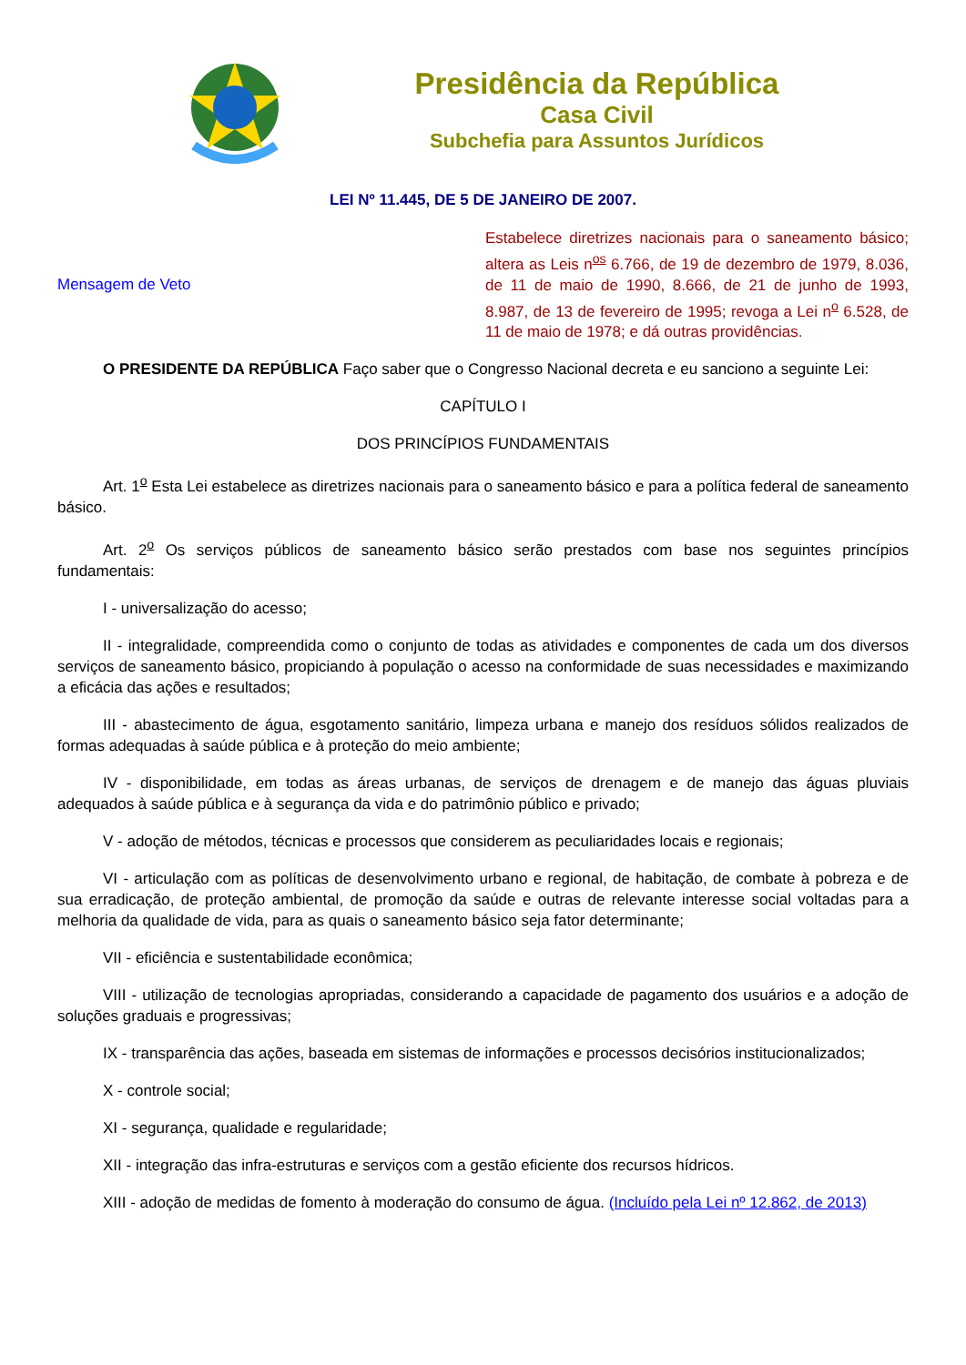Presidência da República
Casa Civil
Subchefia para Assuntos Jurídicos
LEI Nº 11.445, DE 5 DE JANEIRO DE 2007.
Mensagem de Veto
Estabelece diretrizes nacionais para o saneamento básico; altera as Leis n<sup>os</sup> 6.766, de 19 de dezembro de 1979, 8.036, de 11 de maio de 1990, 8.666, de 21 de junho de 1993, 8.987, de 13 de fevereiro de 1995; revoga a Lei n<sup>o</sup> 6.528, de 11 de maio de 1978; e dá outras providências.
O PRESIDENTE DA REPÚBLICA Faço saber que o Congresso Nacional decreta e eu sanciono a seguinte Lei:
CAPÍTULO I
DOS PRINCÍPIOS FUNDAMENTAIS
Art. 1<sup>o</sup> Esta Lei estabelece as diretrizes nacionais para o saneamento básico e para a política federal de saneamento básico.
Art. 2<sup>o</sup> Os serviços públicos de saneamento básico serão prestados com base nos seguintes princípios fundamentais:
I - universalização do acesso;
II - integralidade, compreendida como o conjunto de todas as atividades e componentes de cada um dos diversos serviços de saneamento básico, propiciando à população o acesso na conformidade de suas necessidades e maximizando a eficácia das ações e resultados;
III - abastecimento de água, esgotamento sanitário, limpeza urbana e manejo dos resíduos sólidos realizados de formas adequadas à saúde pública e à proteção do meio ambiente;
IV - disponibilidade, em todas as áreas urbanas, de serviços de drenagem e de manejo das águas pluviais adequados à saúde pública e à segurança da vida e do patrimônio público e privado;
V - adoção de métodos, técnicas e processos que considerem as peculiaridades locais e regionais;
VI - articulação com as políticas de desenvolvimento urbano e regional, de habitação, de combate à pobreza e de sua erradicação, de proteção ambiental, de promoção da saúde e outras de relevante interesse social voltadas para a melhoria da qualidade de vida, para as quais o saneamento básico seja fator determinante;
VII - eficiência e sustentabilidade econômica;
VIII - utilização de tecnologias apropriadas, considerando a capacidade de pagamento dos usuários e a adoção de soluções graduais e progressivas;
IX - transparência das ações, baseada em sistemas de informações e processos decisórios institucionalizados;
X - controle social;
XI - segurança, qualidade e regularidade;
XII - integração das infra-estruturas e serviços com a gestão eficiente dos recursos hídricos.
XIII - adoção de medidas de fomento à moderação do consumo de água. (Incluído pela Lei nº 12.862, de 2013)